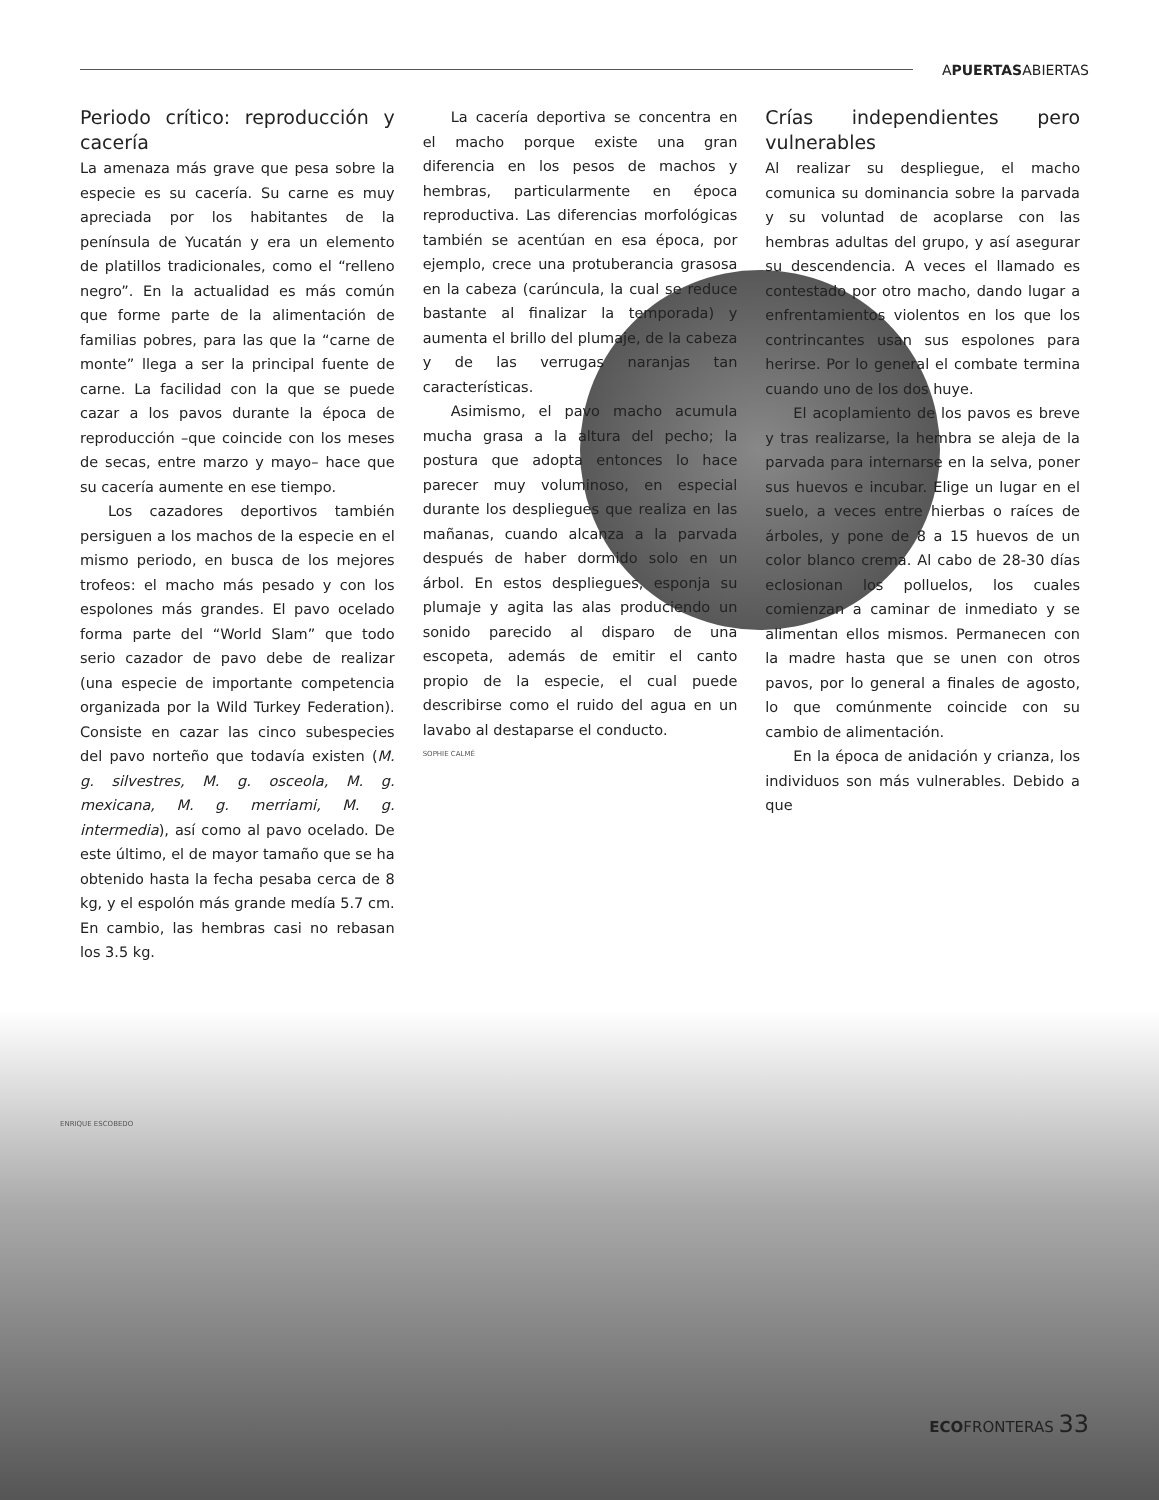APUERTASABIERTAS
Periodo crítico: reproducción y cacería
La amenaza más grave que pesa sobre la especie es su cacería. Su carne es muy apreciada por los habitantes de la península de Yucatán y era un elemento de platillos tradicionales, como el “relleno negro”. En la actualidad es más común que forme parte de la alimentación de familias pobres, para las que la “carne de monte” llega a ser la principal fuente de carne. La facilidad con la que se puede cazar a los pavos durante la época de reproducción –que coincide con los meses de secas, entre marzo y mayo– hace que su cacería aumente en ese tiempo.
Los cazadores deportivos también persiguen a los machos de la especie en el mismo periodo, en busca de los mejores trofeos: el macho más pesado y con los espolones más grandes. El pavo ocelado forma parte del “World Slam” que todo serio cazador de pavo debe de realizar (una especie de importante competencia organizada por la Wild Turkey Federation). Consiste en cazar las cinco subespecies del pavo norteño que todavía existen (M. g. silvestres, M. g. osceola, M. g. mexicana, M. g. merriami, M. g. intermedia), así como al pavo ocelado. De este último, el de mayor tamaño que se ha obtenido hasta la fecha pesaba cerca de 8 kg, y el espolón más grande medía 5.7 cm. En cambio, las hembras casi no rebasan los 3.5 kg.
La cacería deportiva se concentra en el macho porque existe una gran diferencia en los pesos de machos y hembras, particularmente en época reproductiva. Las diferencias morfológicas también se acentúan en esa época, por ejemplo, crece una protuberancia grasosa en la cabeza (carúncula, la cual se reduce bastante al finalizar la temporada) y aumenta el brillo del plumaje, de la cabeza y de las verrugas naranjas tan características.
Asimismo, el pavo macho acumula mucha grasa a la altura del pecho; la postura que adopta entonces lo hace parecer muy voluminoso, en especial durante los despliegues que realiza en las mañanas, cuando alcanza a la parvada después de haber dormido solo en un árbol. En estos despliegues, esponja su plumaje y agita las alas produciendo un sonido parecido al disparo de una escopeta, además de emitir el canto propio de la especie, el cual puede describirse como el ruido del agua en un lavabo al destaparse el conducto.
SOPHIE CALMÉ
Crías independientes pero vulnerables
Al realizar su despliegue, el macho comunica su dominancia sobre la parvada y su voluntad de acoplarse con las hembras adultas del grupo, y así asegurar su descendencia. A veces el llamado es contestado por otro macho, dando lugar a enfrentamientos violentos en los que los contrincantes usan sus espolones para herirse. Por lo general el combate termina cuando uno de los dos huye.
El acoplamiento de los pavos es breve y tras realizarse, la hembra se aleja de la parvada para internarse en la selva, poner sus huevos e incubar. Elige un lugar en el suelo, a veces entre hierbas o raíces de árboles, y pone de 8 a 15 huevos de un color blanco crema. Al cabo de 28-30 días eclosionan los polluelos, los cuales comienzan a caminar de inmediato y se alimentan ellos mismos. Permanecen con la madre hasta que se unen con otros pavos, por lo general a finales de agosto, lo que comúnmente coincide con su cambio de alimentación.
En la época de anidación y crianza, los individuos son más vulnerables. Debido a que
ENRIQUE ESCOBEDO
ECOFRONTERAS 33